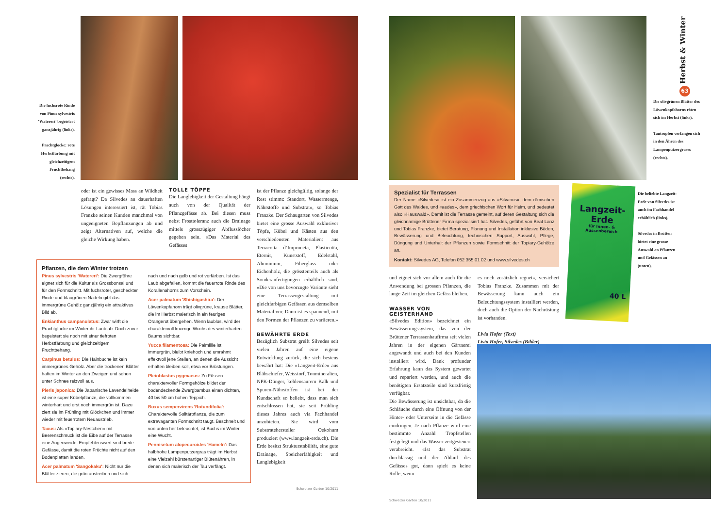Die fuchsrote Rinde von Pinus sylvestris ‘Watereri’ begeistert ganzjährig (links).
Prachtglocke: rote Herbstfärbung mit gleichzeitigem Fruchtbehang (rechts).
oder ist ein gewisses Mass an Wildheit gefragt? Da Silvedes an dauerhaften Lösungen interessiert ist, rät Tobias Franzke seinen Kunden manchmal von ungeeigneten Bepflanzungen ab und zeigt Alternativen auf, welche die gleiche Wirkung haben.
TOLLE TÖPFE
Die Langlebigkeit der Gestaltung hängt auch von der Qualität der Pflanzgefässe ab. Bei diesen muss nebst Frosttoleranz auch die Drainage mittels grosszügiger Abflusslöcher gegeben sein. «Das Material des Gefässes
Pflanzen, die dem Winter trotzen
Pinus sylvestris 'Watereri': Die Zwergföhre eignet sich für die Kultur als Grossbonsai und für den Formschnitt. Mit fuchsroter, gescheckter Rinde und blaugrünen Nadeln gibt das immergrüne Gehölz ganzjährig ein attraktives Bild ab.
Enkianthus campanulatus: Zwar wirft die Prachtglocke im Winter ihr Laub ab. Doch zuvor begeistert sie noch mit einer tiefroten Herbstfärbung und gleichzeitigem Fruchtbehang.
Carpinus betulus: Die Hainbuche ist kein immergrünes Gehölz. Aber die trockenen Blätter haften im Winter an den Zweigen und sehen unter Schnee reizvoll aus.
Pieris japonica: Die Japanische Lavendelheide ist eine super Kübelpflanze, die vollkommen winterhart und erst noch immergrün ist. Dazu ziert sie im Frühling mit Glöckchen und immer wieder mit feuerrotem Neuaustrieb.
Taxus: Als «Topiary-Nestchen» mit Beerenschmuck ist die Eibe auf der Terrasse eine Augenweide. Empfehlenswert sind breite Gefässe, damit die roten Früchte nicht auf den Bodenplatten landen.
Acer palmatum 'Sangokaku': Nicht nur die Blätter zieren, die grün austreiben und sich
nach und nach gelb und rot verfärben. Ist das Laub abgefallen, kommt die feuerrote Rinde des Korallenahorns zum Vorschein.
Acer palmatum 'Shishigashira': Der Löwenkopfahorn trägt olivgrüne, krause Blätter, die im Herbst malerisch in ein feuriges Orangerot übergehen. Wenn laublos, wird der charaktervoll knorrige Wuchs des winterharten Baums sichtbar.
Yucca filamentosa: Die Palmlilie ist immergrün, bleibt kniehoch und umrahmt effektvoll jene Stellen, an denen die Aussicht erhalten bleiben soll, etwa vor Brüstungen.
Pleioblastus pygmaeus: Zu Füssen charaktervoller Formgehölze bildet der bodendeckende Zwergbambus einen dichten, 40 bis 50 cm hohen Teppich.
Buxus sempervirens 'Rotundifolia': Charaktervolle Solitärpflanze, die zum extravaganten Formschnitt taugt. Beschneit und von unten her beleuchtet, ist Buchs im Winter eine Wucht.
Pennisetum alopecuroides 'Hameln': Das halbhohe Lampenputzergras trägt im Herbst eine Vielzahl bürstenartiger Blütenähren, in denen sich malerisch der Tau verfängt.
ist der Pflanze gleichgültig, solange der Rest stimmt: Standort, Wassermenge, Nährstoffe und Substrat», so Tobias Franzke. Der Schaugarten von Silvedes bietet eine grosse Auswahl exklusiver Töpfe, Kübel und Kästen aus den verschiedensten Materialien: aus Terracotta d’Impruneta, Plasticotta, Eternit, Kunststoff, Edelstahl, Aluminium, Fiberglass oder Eichenholz, die grösstenteils auch als Sonderanfertigungen erhältlich sind. «Die von uns bevorzugte Variante sieht eine Terrassengestaltung mit gleichfarbigen Gefässen aus demselben Material vor. Dann ist es spannend, mit den Formen der Pflanzen zu variieren.»
BEWÄHRTE ERDE
Bezüglich Substrat greift Silvedes seit vielen Jahren auf eine eigene Entwicklung zurück, die sich bestens bewährt hat: Die «Langzeit-Erde» aus Blähschiefer, Weisstorf, Tonmineralien, NPK-Dünger, kohlensaurem Kalk und Spuren-Nährstoffen ist bei der Kundschaft so beliebt, dass man sich entschlossen hat, sie seit Frühling dieses Jahres auch via Fachhandel anzubieten. Sie wird vom Substratehersteller Oekohum produziert (www.langzeit-erde.ch). Die Erde besitzt Strukturstabilität, eine gute Drainage, Speicherfähigkeit und Langlebigkeit
Schweizer Garten 10/2011
Herbst & Winter
63
Die olivgrünen Blätter des Löwenkopfahorns röten sich im Herbst (links).
Tautropfen verfangen sich in den Ähren des Lampenputzergrases (rechts).
Spezialist für Terrassen
Der Name «Silvedes» ist ein Zusammenzug aus «Silvanus», dem römischen Gott des Waldes, und «aedes», dem griechischen Wort für Heim, und bedeutet also «Hauswald». Damit ist die Terrasse gemeint, auf deren Gestaltung sich die gleichnamige Brüttener Firma spezialisiert hat. Silvedes, geführt von Beat Lanz und Tobias Franzke, bietet Beratung, Planung und Installation inklusive Böden, Bewässerung und Beleuchtung, technischen Support, Auswahl, Pflege, Düngung und Unterhalt der Pflanzen sowie Formschnitt der Topiary-Gehölze an.
Kontakt: Silvedes AG, Telefon 052 355 01 02 und www.silvedes.ch
und eignet sich vor allem auch für die Anwendung bei grossen Pflanzen, die lange Zeit im gleichen Gefäss bleiben.
WASSER VON GEISTERHAND
«Silvedes Edition» bezeichnet ein Bewässerungssystem, das von der Brüttener Terrassenbaufirma seit vielen Jahren in der eigenen Gärtnerei angewandt und auch bei den Kunden installiert wird. Dank profunder Erfahrung kann das System gewartet und repariert werden, und auch die benötigten Ersatzteile sind kurzfristig verfügbar.
Die Bewässerung ist unsichtbar, da die Schläuche durch eine Öffnung von der Hinter- oder Unterseite in die Gefässe eindringen. Je nach Pflanze wird eine bestimmte Anzahl Tropfstellen festgelegt und das Wasser zeitgesteuert verabreicht. «Ist das Substrat durchlässig und der Ablauf des Gefässes gut, dann spielt es keine Rolle, wenn
Schweizer Garten 10/2011
es noch zusätzlich regnet», versichert Tobias Franzke. Zusammen mit der Bewässerung kann auch ein Beleuchtungssystem installiert werden, doch auch die Option der Nachrüstung ist vorhanden.
Livia Hofer (Text)
Livia Hofer, Silvedes (Bilder)
Langzeit-Erde
für Innen- & Aussenbereich
40 L
Die beliebte Langzeit-Erde von Silvedes ist auch im Fachhandel erhältlich (links).
Silvedes in Brütten bietet eine grosse Auswahl an Pflanzen und Gefässen an (unten).